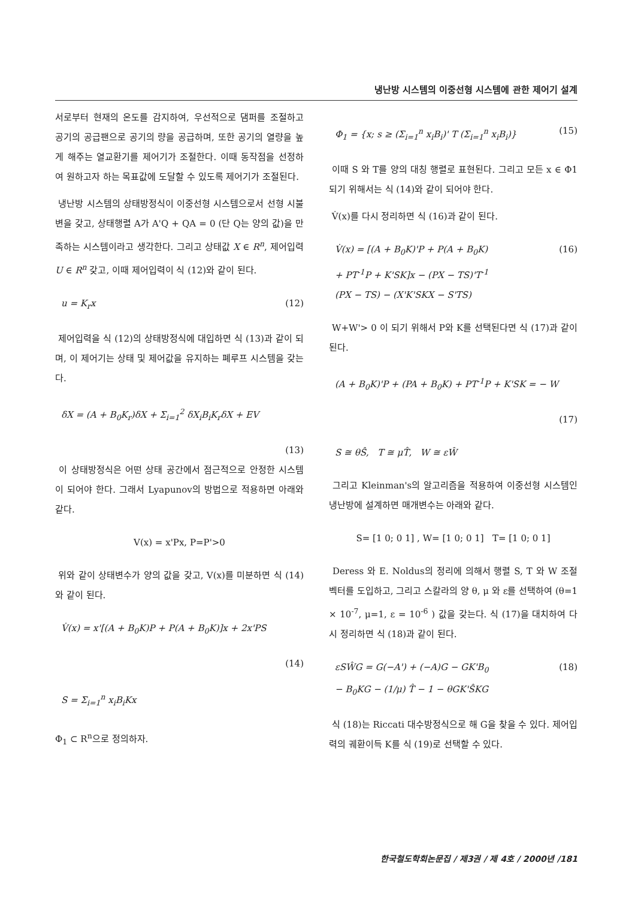냉난방 시스템의 이중선형 시스템에 관한 제어기 설계
서로부터 현재의 온도를 감지하여, 우선적으로 댐퍼를 조절하고 공기의 공급팬으로 공기의 량을 공급하며, 또한 공기의 열량을 높게 해주는 열교환기를 제어기가 조절한다. 이때 동작점을 선정하여 원하고자 하는 목표값에 도달할 수 있도록 제어기가 조절된다.
냉난방 시스템의 상태방정식이 이중선형 시스템으로서 선형 시불변을 갖고, 상태행렬 A가 A'Q + QA = 0 (단 Q는 양의 값)을 만족하는 시스템이라고 생각한다. 그리고 상태값 X ∈ R<sup>n</sup>, 제어입력 U ∈ R<sup>n</sup> 갖고, 이때 제어입력이 식 (12)와 같이 된다.
u = K<sub>r</sub>x (12)
제어입력을 식 (12)의 상태방정식에 대입하면 식 (13)과 같이 되며, 이 제어기는 상태 및 제어값을 유지하는 폐루프 시스템을 갖는다.
δX = (A + B<sub>0</sub>K<sub>r</sub>)δX + Σ<sub>i=1</sub><sup>2</sup> δX<sub>i</sub>B<sub>i</sub>K<sub>r</sub>δX + EV
(13)
이 상태방정식은 어떤 상태 공간에서 점근적으로 안정한 시스템이 되어야 한다. 그래서 Lyapunov의 방법으로 적용하면 아래와 같다.
V(x) = x'Px, P=P'>0
위와 같이 상태변수가 양의 값을 갖고, V(x)를 미분하면 식 (14)와 같이 된다.
V̇(x) = x'[(A + B<sub>0</sub>K)P + P(A + B<sub>0</sub>K)]x + 2x'PS
(14)
S = Σ<sub>i=1</sub><sup>n</sup> x<sub>i</sub>B<sub>i</sub>Kx
Φ<sub>1</sub> ⊂ R<sup>n</sup>으로 정의하자.
Φ<sub>1</sub> = {x; s ≥ (Σ<sub>i=1</sub><sup>n</sup> x<sub>i</sub>B<sub>i</sub>)' T (Σ<sub>i=1</sub><sup>n</sup> x<sub>i</sub>B<sub>i</sub>)} (15)
이때 S 와 T를 양의 대칭 행렬로 표현된다. 그리고 모든 x ∈ Φ1 되기 위해서는 식 (14)와 같이 되어야 한다.
V̇(x)를 다시 정리하면 식 (16)과 같이 된다.
V̇(x) = [(A + B<sub>0</sub>K)'P + P(A + B<sub>0</sub>K)
+ PT<sup>-1</sup>P + K'SK]x − (PX − TS)'T<sup>-1</sup>
(PX − TS) − (X'K'SKX − S'TS) (16)
W+W'> 0 이 되기 위해서 P와 K를 선택된다면 식 (17)과 같이 된다.
(A + B<sub>0</sub>K)'P + (PA + B<sub>0</sub>K) + PT<sup>-1</sup>P + K'SK = − W
(17)
S ≅ θŜ, T ≅ μT̂, W ≅ εŴ
그리고 Kleinman's의 알고리즘을 적용하여 이중선형 시스템인 냉난방에 설계하면 매개변수는 아래와 같다.
S= [1 0; 0 1] , W= [1 0; 0 1] T= [1 0; 0 1]
Deress 와 E. Noldus의 정리에 의해서 행렬 S, T 와 W 조절벡터를 도입하고, 그리고 스칼라의 양 θ, μ 와 ε를 선택하여 (θ=1 × 10<sup>-7</sup>, μ=1, ε = 10<sup>-6</sup> ) 값을 갖는다. 식 (17)을 대치하여 다시 정리하면 식 (18)과 같이 된다.
εSŴG = G(−A') + (−A)G − GK'B<sub>0</sub>
− B<sub>0</sub>KG − (1/μ) T̂ − 1 − θGK'ŜKG (18)
식 (18)는 Riccati 대수방정식으로 해 G을 찾을 수 있다. 제어입력의 궤환이득 K를 식 (19)로 선택할 수 있다.
한국철도학회논문집 / 제3권 / 제 4호 / 2000년 /181